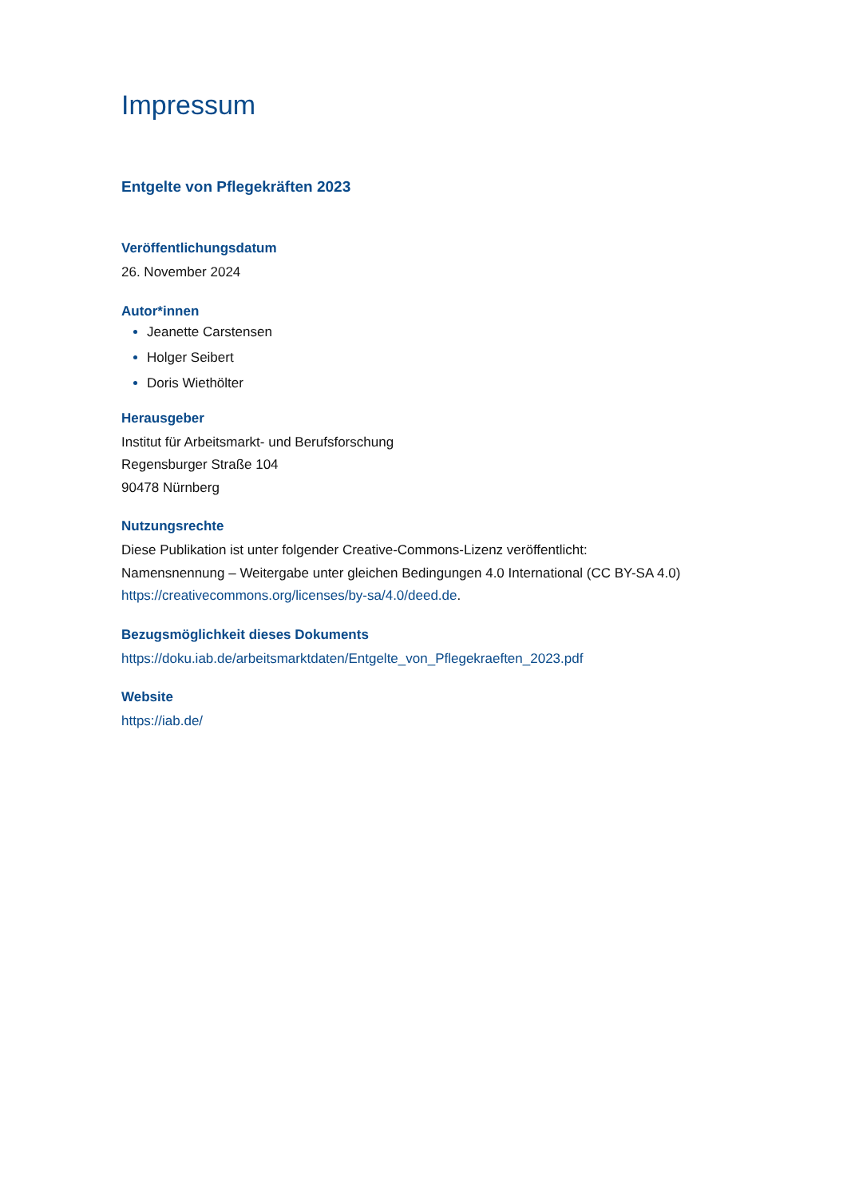Impressum
Entgelte von Pflegekräften 2023
Veröffentlichungsdatum
26. November 2024
Autor*innen
Jeanette Carstensen
Holger Seibert
Doris Wiethölter
Herausgeber
Institut für Arbeitsmarkt- und Berufsforschung
Regensburger Straße 104
90478 Nürnberg
Nutzungsrechte
Diese Publikation ist unter folgender Creative-Commons-Lizenz veröffentlicht:
Namensnennung – Weitergabe unter gleichen Bedingungen 4.0 International (CC BY-SA 4.0)
https://creativecommons.org/licenses/by-sa/4.0/deed.de.
Bezugsmöglichkeit dieses Dokuments
https://doku.iab.de/arbeitsmarktdaten/Entgelte_von_Pflegekraeften_2023.pdf
Website
https://iab.de/